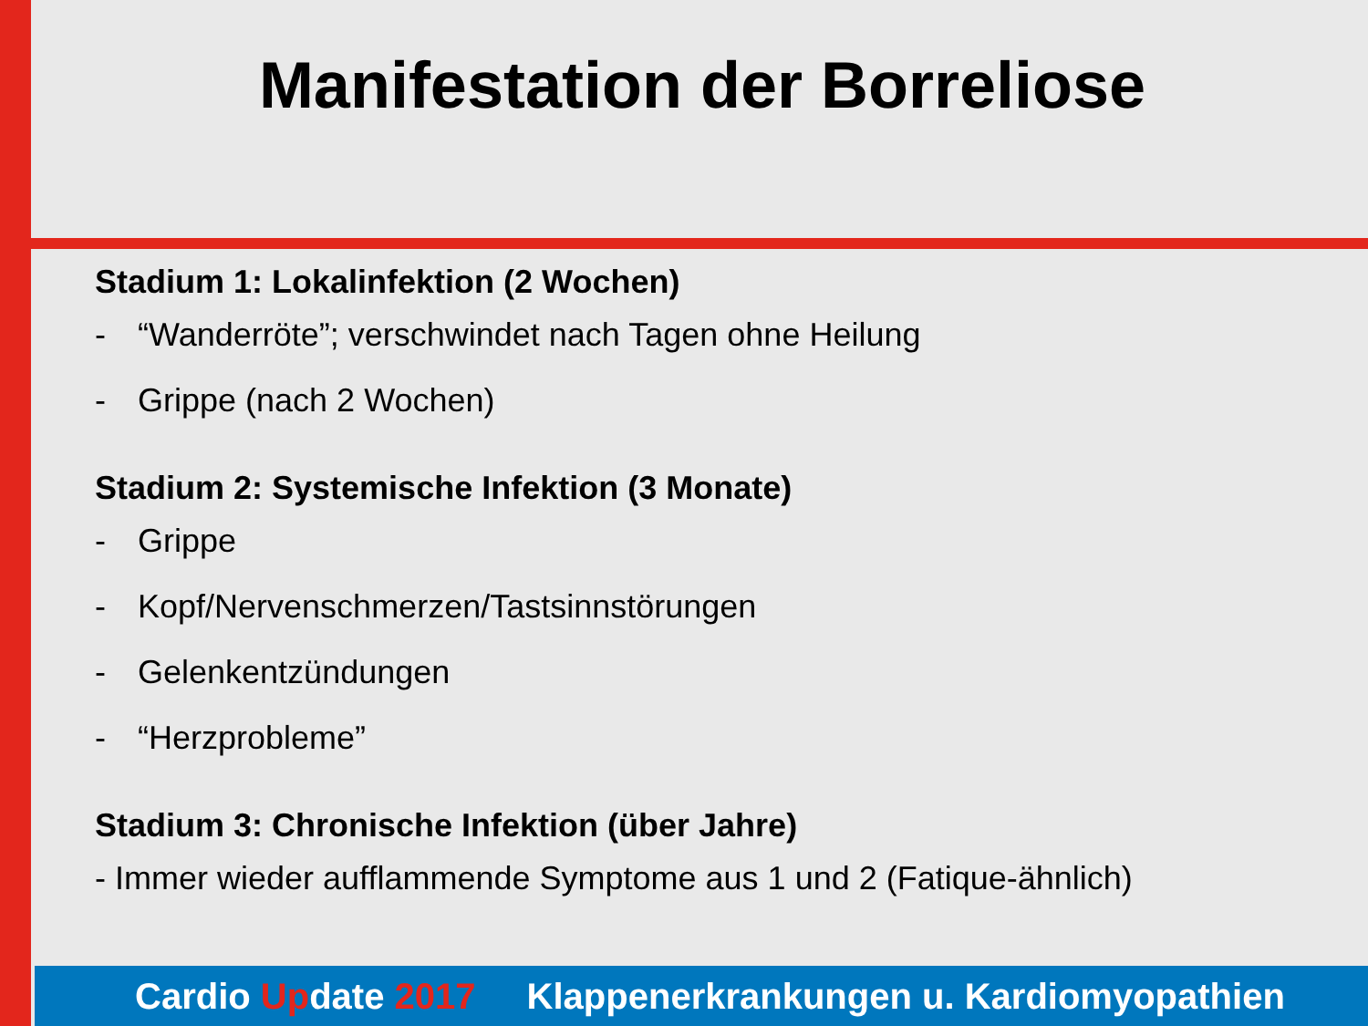Manifestation der Borreliose
Stadium 1: Lokalinfektion (2 Wochen)
- “Wanderröte”; verschwindet nach Tagen ohne Heilung
- Grippe (nach 2 Wochen)
Stadium 2: Systemische Infektion (3 Monate)
- Grippe
- Kopf/Nervenschmerzen/Tastsinnstörungen
- Gelenkentzündungen
- “Herzprobleme”
Stadium 3: Chronische Infektion (über Jahre)
- Immer wieder aufflammende Symptome aus 1 und 2 (Fatique-ähnlich)
Cardio Update 2017 Klappenerkrankungen u. Kardiomyopathien